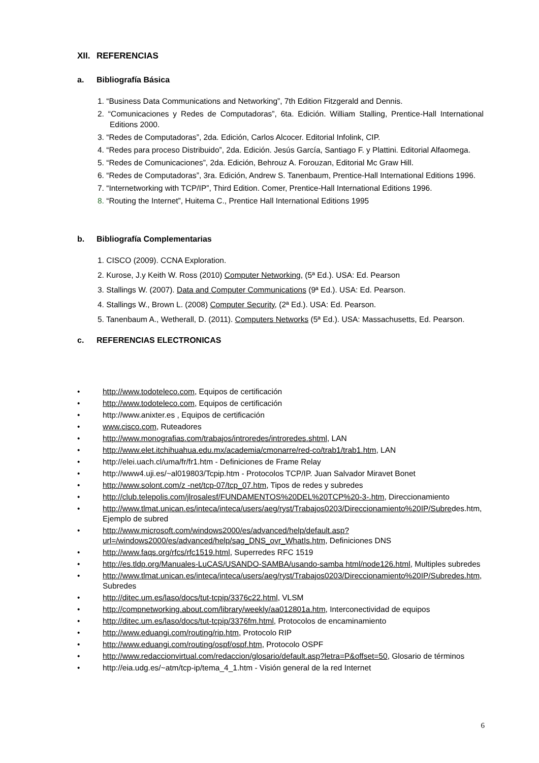XII. REFERENCIAS
a. Bibliografía Básica
1. “Business Data Communications and Networking”, 7th Edition Fitzgerald and Dennis.
2. “Comunicaciones y Redes de Computadoras”, 6ta. Edición. William Stalling, Prentice-Hall International Editions 2000.
3. “Redes de Computadoras”, 2da. Edición, Carlos Alcocer. Editorial Infolink, CIP.
4. “Redes para proceso Distribuido”, 2da. Edición. Jesús García, Santiago F. y Plattini. Editorial Alfaomega.
5. “Redes de Comunicaciones”, 2da. Edición, Behrouz A. Forouzan, Editorial Mc Graw Hill.
6. “Redes de Computadoras”, 3ra. Edición, Andrew S. Tanenbaum, Prentice-Hall International Editions 1996.
7. “Internetworking with TCP/IP”, Third Edition. Comer, Prentice-Hall International Editions 1996.
8. “Routing the Internet”, Huitema C., Prentice Hall International Editions 1995
b. Bibliografía Complementarias
1. CISCO (2009). CCNA Exploration.
2. Kurose, J.y Keith W. Ross (2010) Computer Networking, (5ª Ed.). USA: Ed. Pearson
3. Stallings W. (2007). Data and Computer Communications (9ª Ed.). USA: Ed. Pearson.
4. Stallings W., Brown L. (2008) Computer Security, (2ª Ed.). USA: Ed. Pearson.
5. Tanenbaum A., Wetherall, D. (2011). Computers Networks (5ª Ed.). USA: Massachusetts, Ed. Pearson.
c. REFERENCIAS ELECTRONICAS
• http://www.todoteleco.com, Equipos de certificación
• http://www.todoteleco.com, Equipos de certificación
• http://www.anixter.es , Equipos de certificación
• www.cisco.com, Ruteadores
• http://www.monografias.com/trabajos/introredes/introredes.shtml, LAN
• http://www.elet.itchihuahua.edu.mx/academia/cmonarre/red-co/trab1/trab1.htm, LAN
• http://elei.uach.cl/uma/fr/fr1.htm - Definiciones de Frame Relay
• http://www4.uji.es/~al019803/Tcpip.htm - Protocolos TCP/IP. Juan Salvador Miravet Bonet
• http://www.solont.com/z -net/tcp-07/tcp_07.htm, Tipos de redes y subredes
• http://club.telepolis.com/jlrosalesf/FUNDAMENTOS%20DEL%20TCP%20-3-.htm, Direccionamiento
• http://www.tlmat.unican.es/inteca/inteca/users/aeg/ryst/Trabajos0203/Direccionamiento%20IP/Subredes.htm, Ejemplo de subred
• http://www.microsoft.com/windows2000/es/advanced/help/default.asp?url=/windows2000/es/advanced/help/sag_DNS_ovr_WhatIs.htm, Definiciones DNS
• http://www.faqs.org/rfcs/rfc1519.html, Superredes RFC 1519
• http://es.tldp.org/Manuales-LuCAS/USANDO-SAMBA/usando-samba html/node126.html, Multiples subredes
• http://www.tlmat.unican.es/inteca/inteca/users/aeg/ryst/Trabajos0203/Direccionamiento%20IP/Subredes.htm, Subredes
• http://ditec.um.es/laso/docs/tut-tcpip/3376c22.html, VLSM
• http://compnetworking.about.com/library/weekly/aa012801a.htm, Interconectividad de equipos
• http://ditec.um.es/laso/docs/tut-tcpip/3376fm.html, Protocolos de encaminamiento
• http://www.eduangi.com/routing/rip.htm, Protocolo RIP
• http://www.eduangi.com/routing/ospf/ospf.htm, Protocolo OSPF
• http://www.redaccionvirtual.com/redaccion/glosario/default.asp?letra=P&offset=50, Glosario de términos
• http://eia.udg.es/~atm/tcp-ip/tema_4_1.htm - Visión general de la red Internet
6